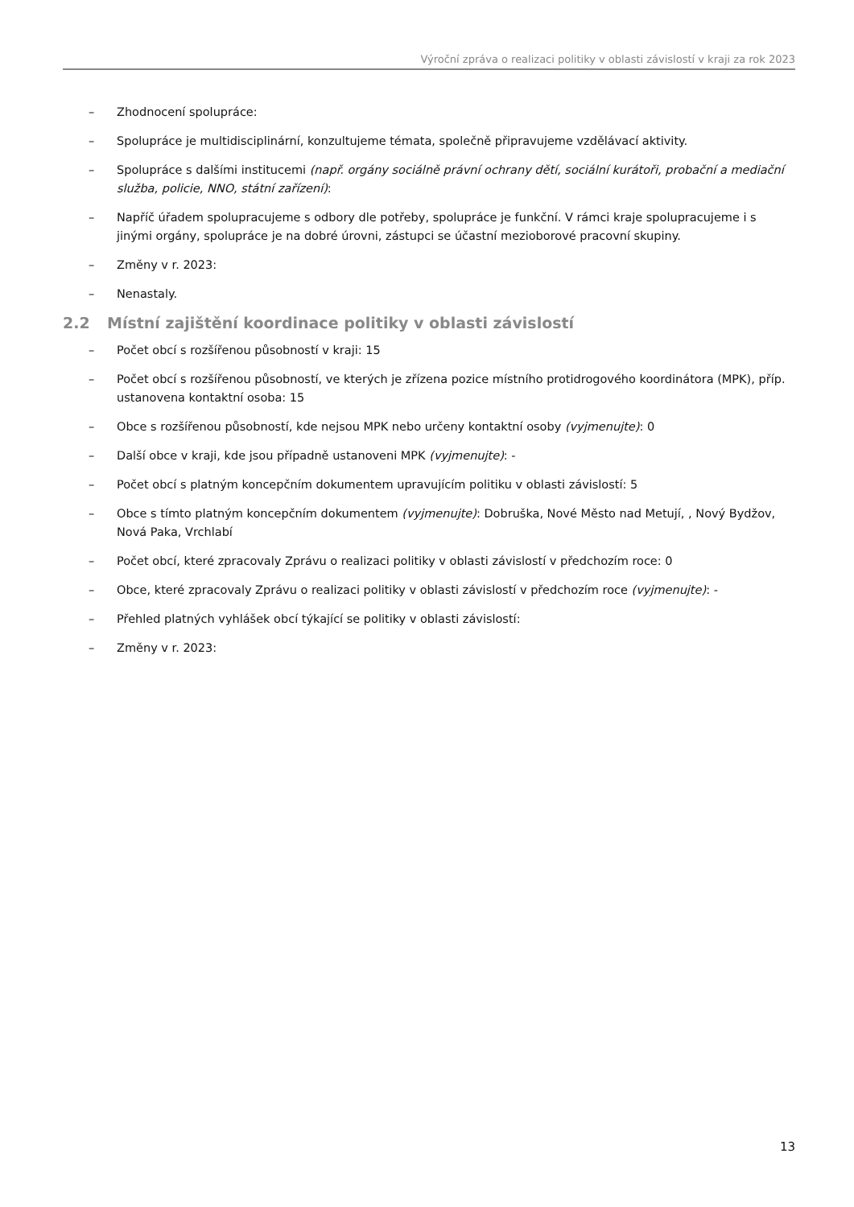Výroční zpráva o realizaci politiky v oblasti závislostí v kraji za rok 2023
– Zhodnocení spolupráce:
– Spolupráce je multidisciplinární, konzultujeme témata, společně připravujeme vzdělávací aktivity.
– Spolupráce s dalšími institucemi (např. orgány sociálně právní ochrany dětí, sociální kurátoři, probační a mediační služba, policie, NNO, státní zařízení):
– Napříč úřadem spolupracujeme s odbory dle potřeby, spolupráce je funkční. V rámci kraje spolupracujeme i s jinými orgány, spolupráce je na dobré úrovni, zástupci se účastní mezioborové pracovní skupiny.
– Změny v r. 2023:
– Nenastaly.
2.2 Místní zajištění koordinace politiky v oblasti závislostí
– Počet obcí s rozšířenou působností v kraji: 15
– Počet obcí s rozšířenou působností, ve kterých je zřízena pozice místního protidrogového koordinátora (MPK), příp. ustanovena kontaktní osoba: 15
– Obce s rozšířenou působností, kde nejsou MPK nebo určeny kontaktní osoby (vyjmenujte): 0
– Další obce v kraji, kde jsou případně ustanoveni MPK (vyjmenujte): -
– Počet obcí s platným koncepčním dokumentem upravujícím politiku v oblasti závislostí: 5
– Obce s tímto platným koncepčním dokumentem (vyjmenujte): Dobruška, Nové Město nad Metují, , Nový Bydžov, Nová Paka, Vrchlabí
– Počet obcí, které zpracovaly Zprávu o realizaci politiky v oblasti závislostí v předchozím roce: 0
– Obce, které zpracovaly Zprávu o realizaci politiky v oblasti závislostí v předchozím roce (vyjmenujte): -
– Přehled platných vyhlášek obcí týkající se politiky v oblasti závislostí:
– Změny v r. 2023:
13